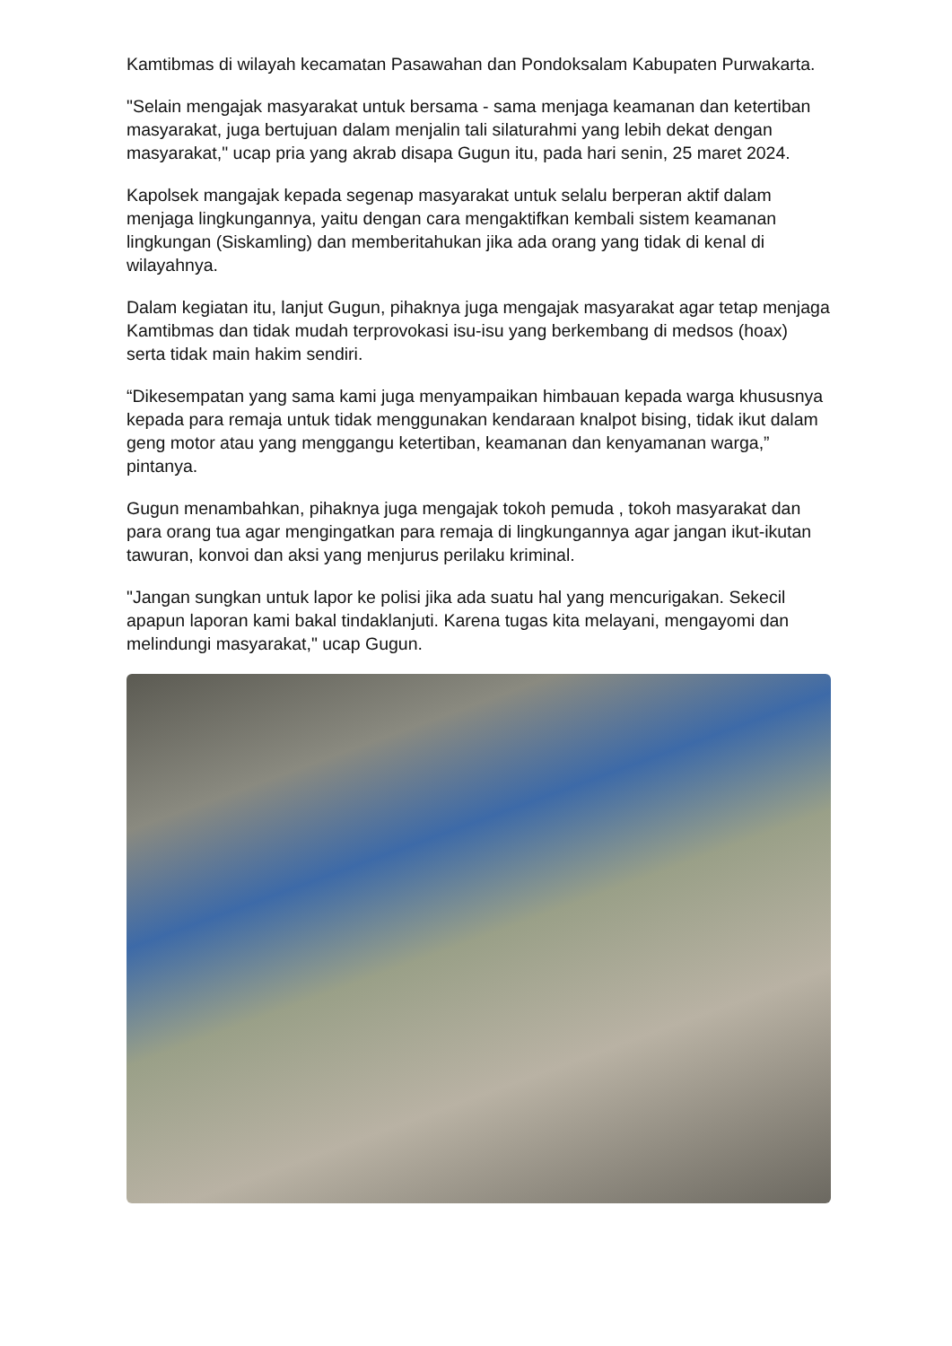Kamtibmas di wilayah kecamatan Pasawahan dan Pondoksalam Kabupaten Purwakarta.
"Selain mengajak masyarakat untuk bersama - sama menjaga keamanan dan ketertiban masyarakat, juga bertujuan dalam menjalin tali silaturahmi yang lebih dekat dengan masyarakat," ucap pria yang akrab disapa Gugun itu, pada hari senin, 25 maret 2024.
Kapolsek mangajak kepada segenap masyarakat untuk selalu berperan aktif dalam menjaga lingkungannya, yaitu dengan cara mengaktifkan kembali sistem keamanan lingkungan (Siskamling) dan memberitahukan jika ada orang yang tidak di kenal di wilayahnya.
Dalam kegiatan itu, lanjut Gugun, pihaknya juga mengajak masyarakat agar tetap menjaga Kamtibmas dan tidak mudah terprovokasi isu-isu yang berkembang di medsos (hoax) serta tidak main hakim sendiri.
“Dikesempatan yang sama kami juga menyampaikan himbauan kepada warga khususnya kepada para remaja untuk tidak menggunakan kendaraan knalpot bising, tidak ikut dalam geng motor atau yang menggangu ketertiban, keamanan dan kenyamanan warga,” pintanya.
Gugun menambahkan, pihaknya juga mengajak tokoh pemuda , tokoh masyarakat dan para orang tua agar mengingatkan para remaja di lingkungannya agar jangan ikut-ikutan tawuran, konvoi dan aksi yang menjurus perilaku kriminal.
"Jangan sungkan untuk lapor ke polisi jika ada suatu hal yang mencurigakan. Sekecil apapun laporan kami bakal tindaklanjuti. Karena tugas kita melayani, mengayomi dan melindungi masyarakat," ucap Gugun.